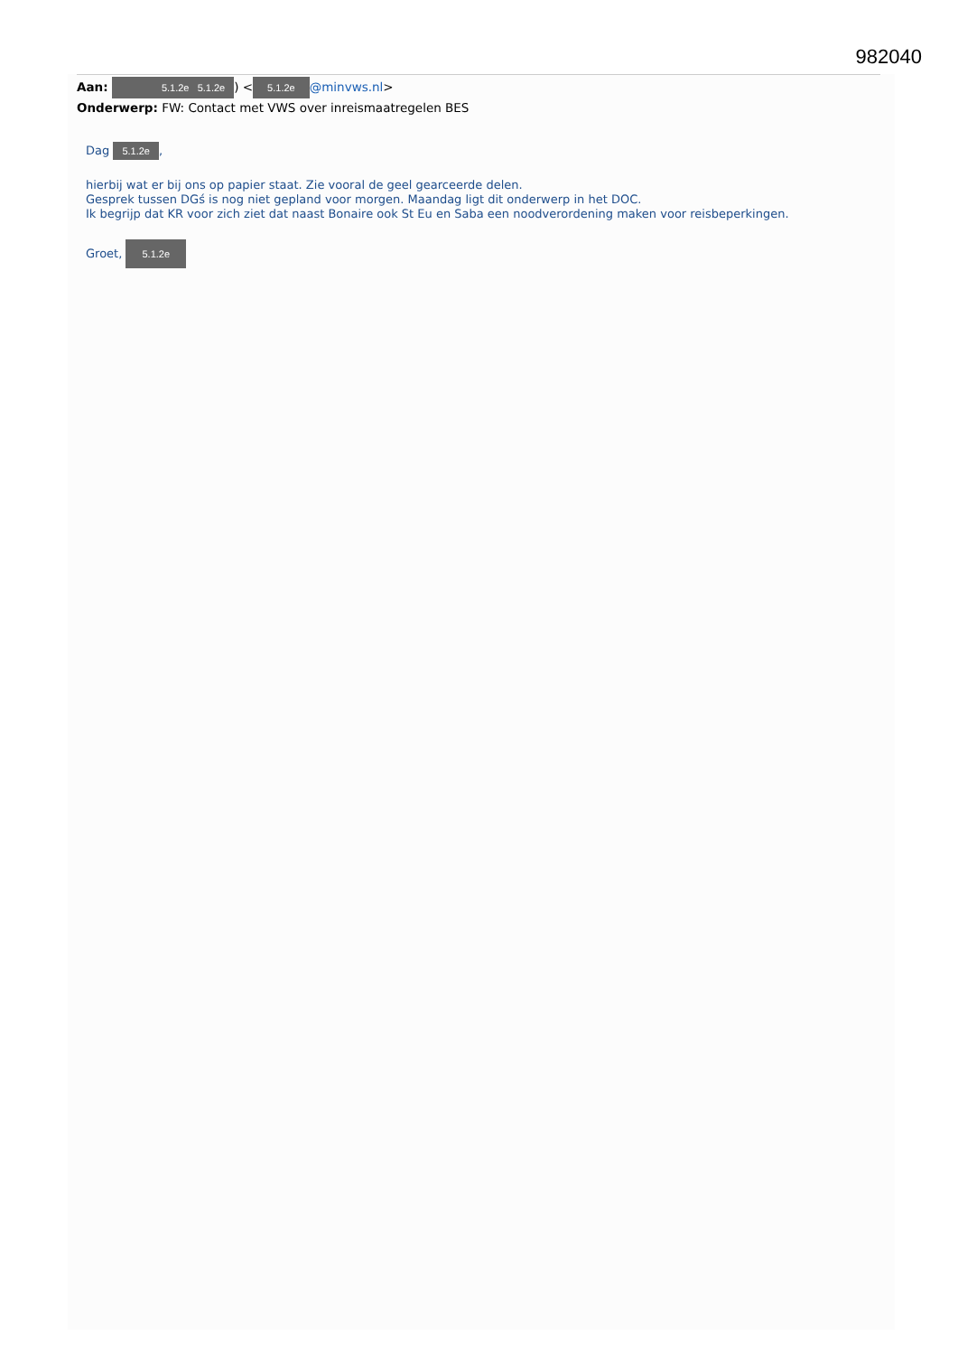982040
Aan: 5.1.2e 5.1.2e) < 5.1.2e @minvws.nl>
Onderwerp: FW: Contact met VWS over inreismaatregelen BES
Dag 5.1.2e,
hierbij wat er bij ons op papier staat. Zie vooral de geel gearceerde delen.
Gesprek tussen DGś is nog niet gepland voor morgen. Maandag ligt dit onderwerp in het DOC.
Ik begrijp dat KR voor zich ziet dat naast Bonaire ook St Eu en Saba een noodverordening maken voor reisbeperkingen.
Groet, 5.1.2e